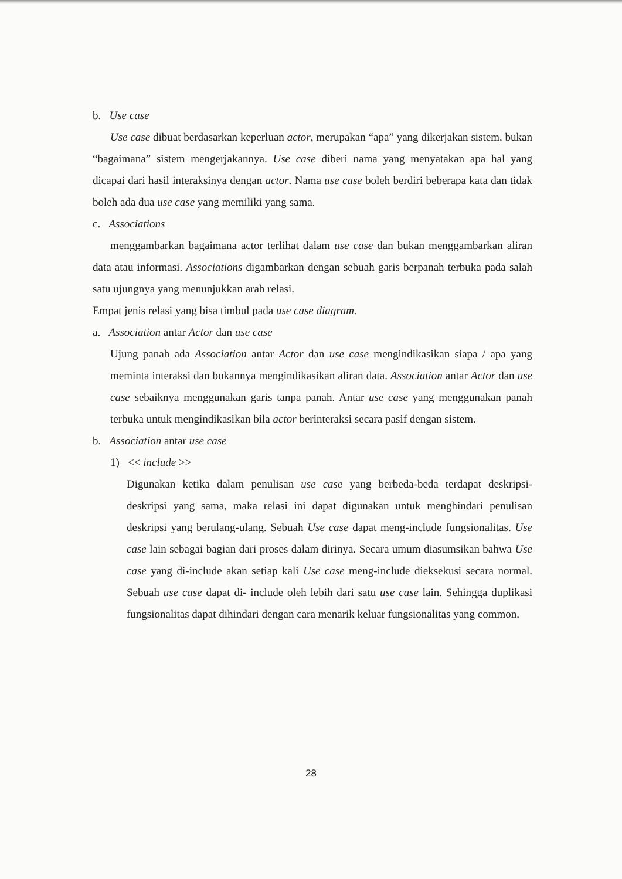b. Use case
Use case dibuat berdasarkan keperluan actor, merupakan “apa” yang dikerjakan sistem, bukan “bagaimana” sistem mengerjakannya. Use case diberi nama yang menyatakan apa hal yang dicapai dari hasil interaksinya dengan actor. Nama use case boleh berdiri beberapa kata dan tidak boleh ada dua use case yang memiliki yang sama.
c. Associations
menggambarkan bagaimana actor terlihat dalam use case dan bukan menggambarkan aliran data atau informasi. Associations digambarkan dengan sebuah garis berpanah terbuka pada salah satu ujungnya yang menunjukkan arah relasi.
Empat jenis relasi yang bisa timbul pada use case diagram.
a. Association antar Actor dan use case
Ujung panah ada Association antar Actor dan use case mengindikasikan siapa / apa yang meminta interaksi dan bukannya mengindikasikan aliran data. Association antar Actor dan use case sebaiknya menggunakan garis tanpa panah. Antar use case yang menggunakan panah terbuka untuk mengindikasikan bila actor berinteraksi secara pasif dengan sistem.
b. Association antar use case
1) << include >>
Digunakan ketika dalam penulisan use case yang berbeda-beda terdapat deskripsi-deskripsi yang sama, maka relasi ini dapat digunakan untuk menghindari penulisan deskripsi yang berulang-ulang. Sebuah Use case dapat meng-include fungsionalitas. Use case lain sebagai bagian dari proses dalam dirinya. Secara umum diasumsikan bahwa Use case yang di-include akan setiap kali Use case meng-include dieksekusi secara normal. Sebuah use case dapat di- include oleh lebih dari satu use case lain. Sehingga duplikasi fungsionalitas dapat dihindari dengan cara menarik keluar fungsionalitas yang common.
28